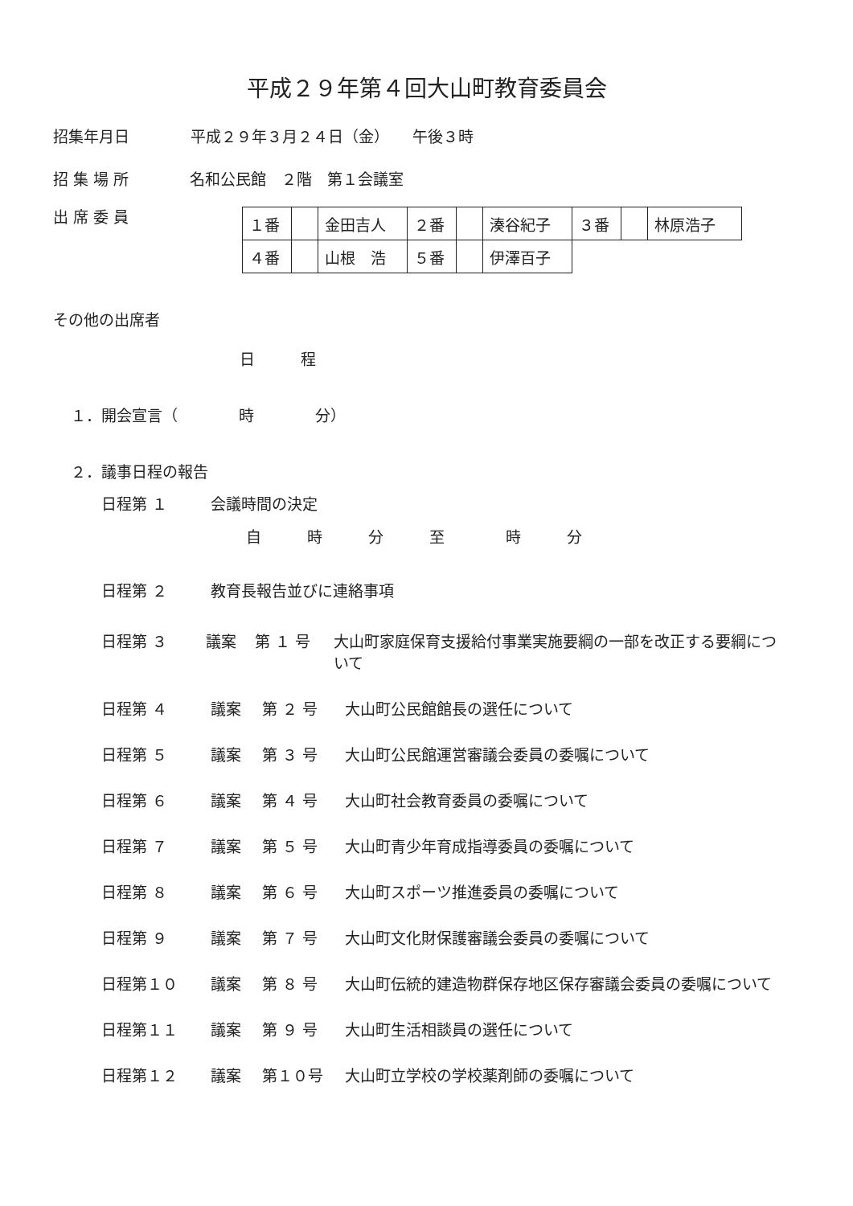平成２９年第４回大山町教育委員会
招集年月日　　　　平成２９年３月２４日（金）　　午後３時
招 集 場 所　　　　名和公民館　２階　第１会議室
出 席 委 員
| １番 | | 金田吉人 | ２番 | | 湊谷紀子 | ３番 | | 林原浩子 |
| ４番 | | 山根 浩 | ５番 | | 伊澤百子 | | | |
その他の出席者
日　　　程
１．開会宣言（　　　　時　　　　分）
２．議事日程の報告
日程第 １ 会議時間の決定
自　　　時　　　分　　　至　　　　時　　　分
日程第 ２ 教育長報告並びに連絡事項
日程第 ３ 議案 第 １ 号 大山町家庭保育支援給付事業実施要綱の一部を改正する要綱について
日程第 ４ 議案 第 ２ 号 大山町公民館館長の選任について
日程第 ５ 議案 第 ３ 号 大山町公民館運営審議会委員の委嘱について
日程第 ６ 議案 第 ４ 号 大山町社会教育委員の委嘱について
日程第 ７ 議案 第 ５ 号 大山町青少年育成指導委員の委嘱について
日程第 ８ 議案 第 ６ 号 大山町スポーツ推進委員の委嘱について
日程第 ９ 議案 第 ７ 号 大山町文化財保護審議会委員の委嘱について
日程第１０ 議案 第 ８ 号 大山町伝統的建造物群保存地区保存審議会委員の委嘱について
日程第１１ 議案 第 ９ 号 大山町生活相談員の選任について
日程第１２ 議案 第１０号 大山町立学校の学校薬剤師の委嘱について